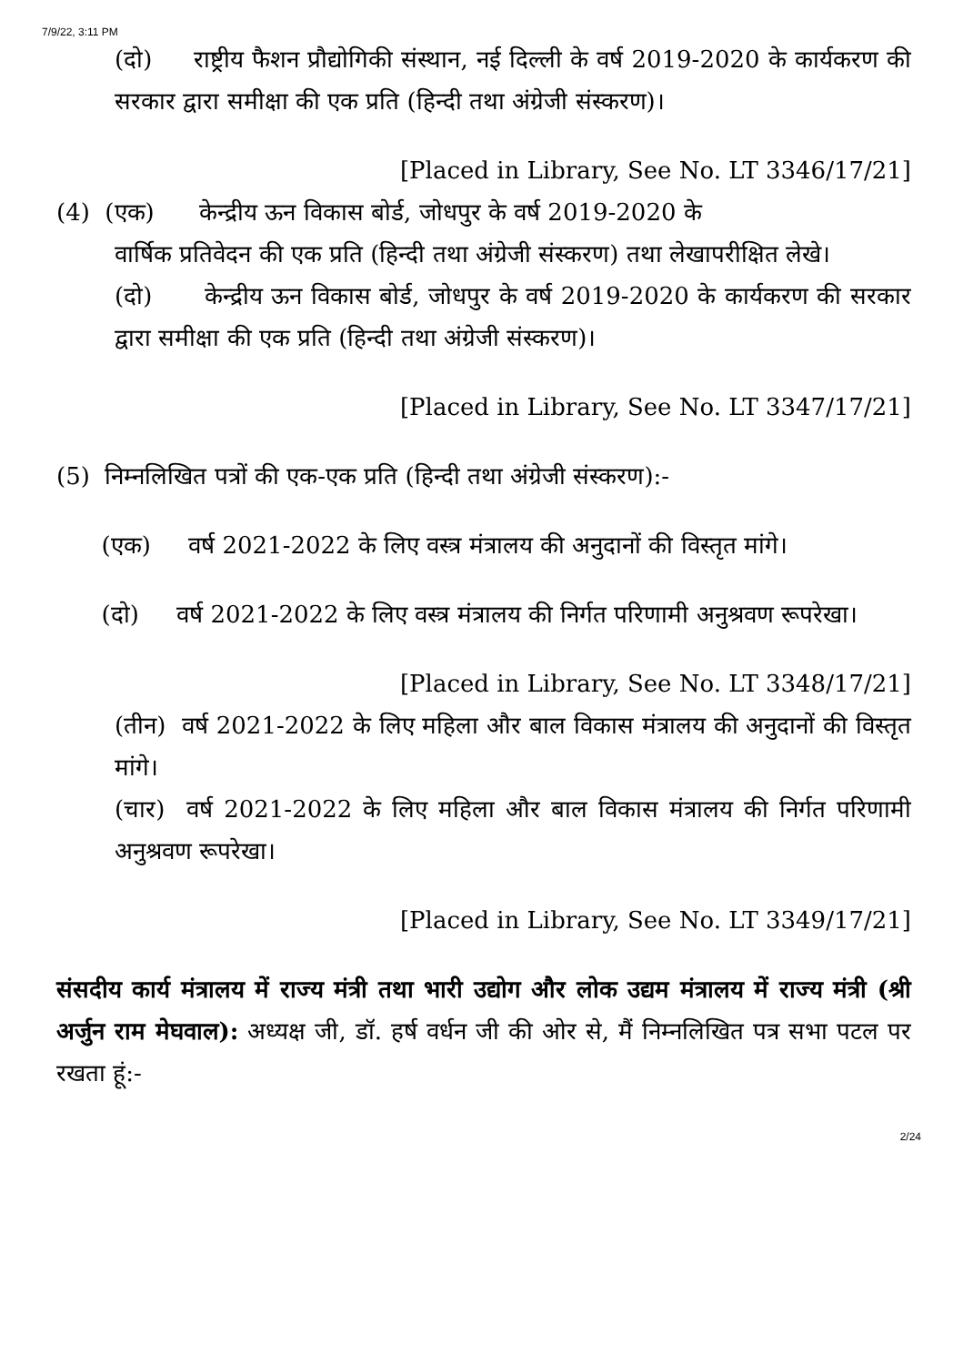7/9/22, 3:11 PM
(दो) राष्ट्रीय फैशन प्रौद्योगिकी संस्थान, नई दिल्ली के वर्ष 2019-2020 के कार्यकरण की सरकार द्वारा समीक्षा की एक प्रति (हिन्दी तथा अंग्रेजी संस्करण)।
[Placed in Library, See No. LT 3346/17/21]
(4) (एक) केन्द्रीय ऊन विकास बोर्ड, जोधपुर के वर्ष 2019-2020 के
वार्षिक प्रतिवेदन की एक प्रति (हिन्दी तथा अंग्रेजी संस्करण) तथा लेखापरीक्षित लेखे।
(दो) केन्द्रीय ऊन विकास बोर्ड, जोधपुर के वर्ष 2019-2020 के कार्यकरण की सरकार द्वारा समीक्षा की एक प्रति (हिन्दी तथा अंग्रेजी संस्करण)।
[Placed in Library, See No. LT 3347/17/21]
(5) निम्नलिखित पत्रों की एक-एक प्रति (हिन्दी तथा अंग्रेजी संस्करण):-
(एक) वर्ष 2021-2022 के लिए वस्त्र मंत्रालय की अनुदानों की विस्तृत मांगे।
(दो) वर्ष 2021-2022 के लिए वस्त्र मंत्रालय की निर्गत परिणामी अनुश्रवण रूपरेखा।
[Placed in Library, See No. LT 3348/17/21]
(तीन) वर्ष 2021-2022 के लिए महिला और बाल विकास मंत्रालय की अनुदानों की विस्तृत मांगे।
(चार) वर्ष 2021-2022 के लिए महिला और बाल विकास मंत्रालय की निर्गत परिणामी अनुश्रवण रूपरेखा।
[Placed in Library, See No. LT 3349/17/21]
संसदीय कार्य मंत्रालय में राज्य मंत्री तथा भारी उद्योग और लोक उद्यम मंत्रालय में राज्य मंत्री (श्री अर्जुन राम मेघवाल): अध्यक्ष जी, डॉ. हर्ष वर्धन जी की ओर से, मैं निम्नलिखित पत्र सभा पटल पर रखता हूं:-
2/24